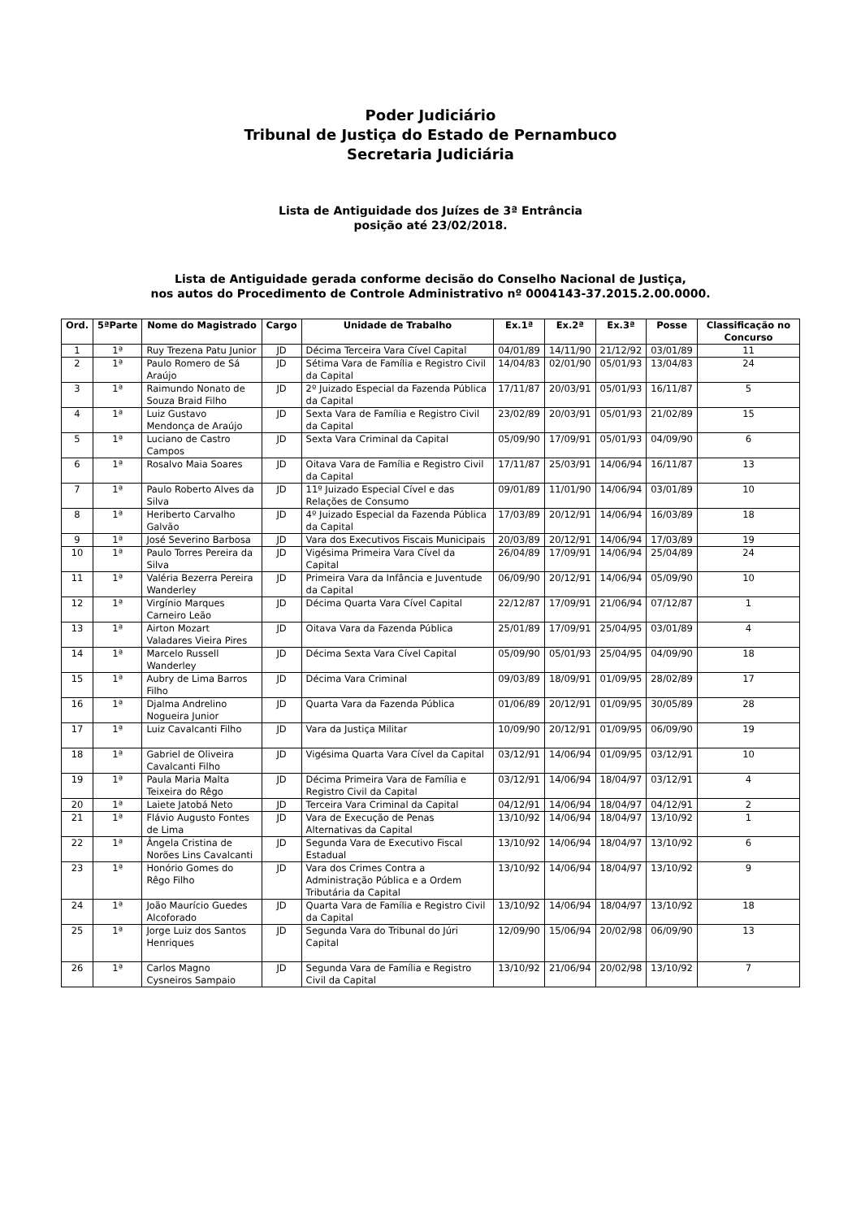Poder Judiciário
Tribunal de Justiça do Estado de Pernambuco
Secretaria Judiciária
Lista de Antiguidade dos Juízes de 3ª Entrância
posição até 23/02/2018.
Lista de Antiguidade gerada conforme decisão do Conselho Nacional de Justiça,
nos autos do Procedimento de Controle Administrativo nº 0004143-37.2015.2.00.0000.
| Ord. | 5ªParte | Nome do Magistrado | Cargo | Unidade de Trabalho | Ex.1ª | Ex.2ª | Ex.3ª | Posse | Classificação no Concurso |
| --- | --- | --- | --- | --- | --- | --- | --- | --- | --- |
| 1 | 1ª | Ruy Trezena Patu Junior | JD | Décima Terceira Vara Cível Capital | 04/01/89 | 14/11/90 | 21/12/92 | 03/01/89 | 11 |
| 2 | 1ª | Paulo Romero de Sá Araújo | JD | Sétima Vara de Família e Registro Civil da Capital | 14/04/83 | 02/01/90 | 05/01/93 | 13/04/83 | 24 |
| 3 | 1ª | Raimundo Nonato de Souza Braid Filho | JD | 2º Juizado Especial da Fazenda Pública da Capital | 17/11/87 | 20/03/91 | 05/01/93 | 16/11/87 | 5 |
| 4 | 1ª | Luiz Gustavo Mendonça de Araújo | JD | Sexta Vara de Família e Registro Civil da Capital | 23/02/89 | 20/03/91 | 05/01/93 | 21/02/89 | 15 |
| 5 | 1ª | Luciano de Castro Campos | JD | Sexta Vara Criminal da Capital | 05/09/90 | 17/09/91 | 05/01/93 | 04/09/90 | 6 |
| 6 | 1ª | Rosalvo Maia Soares | JD | Oitava Vara de Família e Registro Civil da Capital | 17/11/87 | 25/03/91 | 14/06/94 | 16/11/87 | 13 |
| 7 | 1ª | Paulo Roberto Alves da Silva | JD | 11º Juizado Especial Cível e das Relações de Consumo | 09/01/89 | 11/01/90 | 14/06/94 | 03/01/89 | 10 |
| 8 | 1ª | Heriberto Carvalho Galvão | JD | 4º Juizado Especial da Fazenda Pública da Capital | 17/03/89 | 20/12/91 | 14/06/94 | 16/03/89 | 18 |
| 9 | 1ª | José Severino Barbosa | JD | Vara dos Executivos Fiscais Municipais | 20/03/89 | 20/12/91 | 14/06/94 | 17/03/89 | 19 |
| 10 | 1ª | Paulo Torres Pereira da Silva | JD | Vigésima Primeira Vara Cível da Capital | 26/04/89 | 17/09/91 | 14/06/94 | 25/04/89 | 24 |
| 11 | 1ª | Valéria Bezerra Pereira Wanderley | JD | Primeira Vara da Infância e Juventude da Capital | 06/09/90 | 20/12/91 | 14/06/94 | 05/09/90 | 10 |
| 12 | 1ª | Virgínio Marques Carneiro Leão | JD | Décima Quarta Vara Cível Capital | 22/12/87 | 17/09/91 | 21/06/94 | 07/12/87 | 1 |
| 13 | 1ª | Airton Mozart Valadares Vieira Pires | JD | Oitava Vara da Fazenda Pública | 25/01/89 | 17/09/91 | 25/04/95 | 03/01/89 | 4 |
| 14 | 1ª | Marcelo Russell Wanderley | JD | Décima Sexta Vara Cível Capital | 05/09/90 | 05/01/93 | 25/04/95 | 04/09/90 | 18 |
| 15 | 1ª | Aubry de Lima Barros Filho | JD | Décima Vara Criminal | 09/03/89 | 18/09/91 | 01/09/95 | 28/02/89 | 17 |
| 16 | 1ª | Djalma Andrelino Nogueira Junior | JD | Quarta Vara da Fazenda Pública | 01/06/89 | 20/12/91 | 01/09/95 | 30/05/89 | 28 |
| 17 | 1ª | Luiz Cavalcanti Filho | JD | Vara da Justiça Militar | 10/09/90 | 20/12/91 | 01/09/95 | 06/09/90 | 19 |
| 18 | 1ª | Gabriel de Oliveira Cavalcanti Filho | JD | Vigésima Quarta Vara Cível da Capital | 03/12/91 | 14/06/94 | 01/09/95 | 03/12/91 | 10 |
| 19 | 1ª | Paula Maria Malta Teixeira do Rêgo | JD | Décima Primeira Vara de Família e Registro Civil da Capital | 03/12/91 | 14/06/94 | 18/04/97 | 03/12/91 | 4 |
| 20 | 1ª | Laiete Jatobá Neto | JD | Terceira Vara Criminal da Capital | 04/12/91 | 14/06/94 | 18/04/97 | 04/12/91 | 2 |
| 21 | 1ª | Flávio Augusto Fontes de Lima | JD | Vara de Execução de Penas Alternativas da Capital | 13/10/92 | 14/06/94 | 18/04/97 | 13/10/92 | 1 |
| 22 | 1ª | Ângela Cristina de Norões Lins Cavalcanti | JD | Segunda Vara de Executivo Fiscal Estadual | 13/10/92 | 14/06/94 | 18/04/97 | 13/10/92 | 6 |
| 23 | 1ª | Honório Gomes do Rêgo Filho | JD | Vara dos Crimes Contra a Administração Pública e a Ordem Tributária da Capital | 13/10/92 | 14/06/94 | 18/04/97 | 13/10/92 | 9 |
| 24 | 1ª | João Maurício Guedes Alcoforado | JD | Quarta Vara de Família e Registro Civil da Capital | 13/10/92 | 14/06/94 | 18/04/97 | 13/10/92 | 18 |
| 25 | 1ª | Jorge Luiz dos Santos Henriques | JD | Segunda Vara do Tribunal do Júri Capital | 12/09/90 | 15/06/94 | 20/02/98 | 06/09/90 | 13 |
| 26 | 1ª | Carlos Magno Cysneiros Sampaio | JD | Segunda Vara de Família e Registro Civil da Capital | 13/10/92 | 21/06/94 | 20/02/98 | 13/10/92 | 7 |